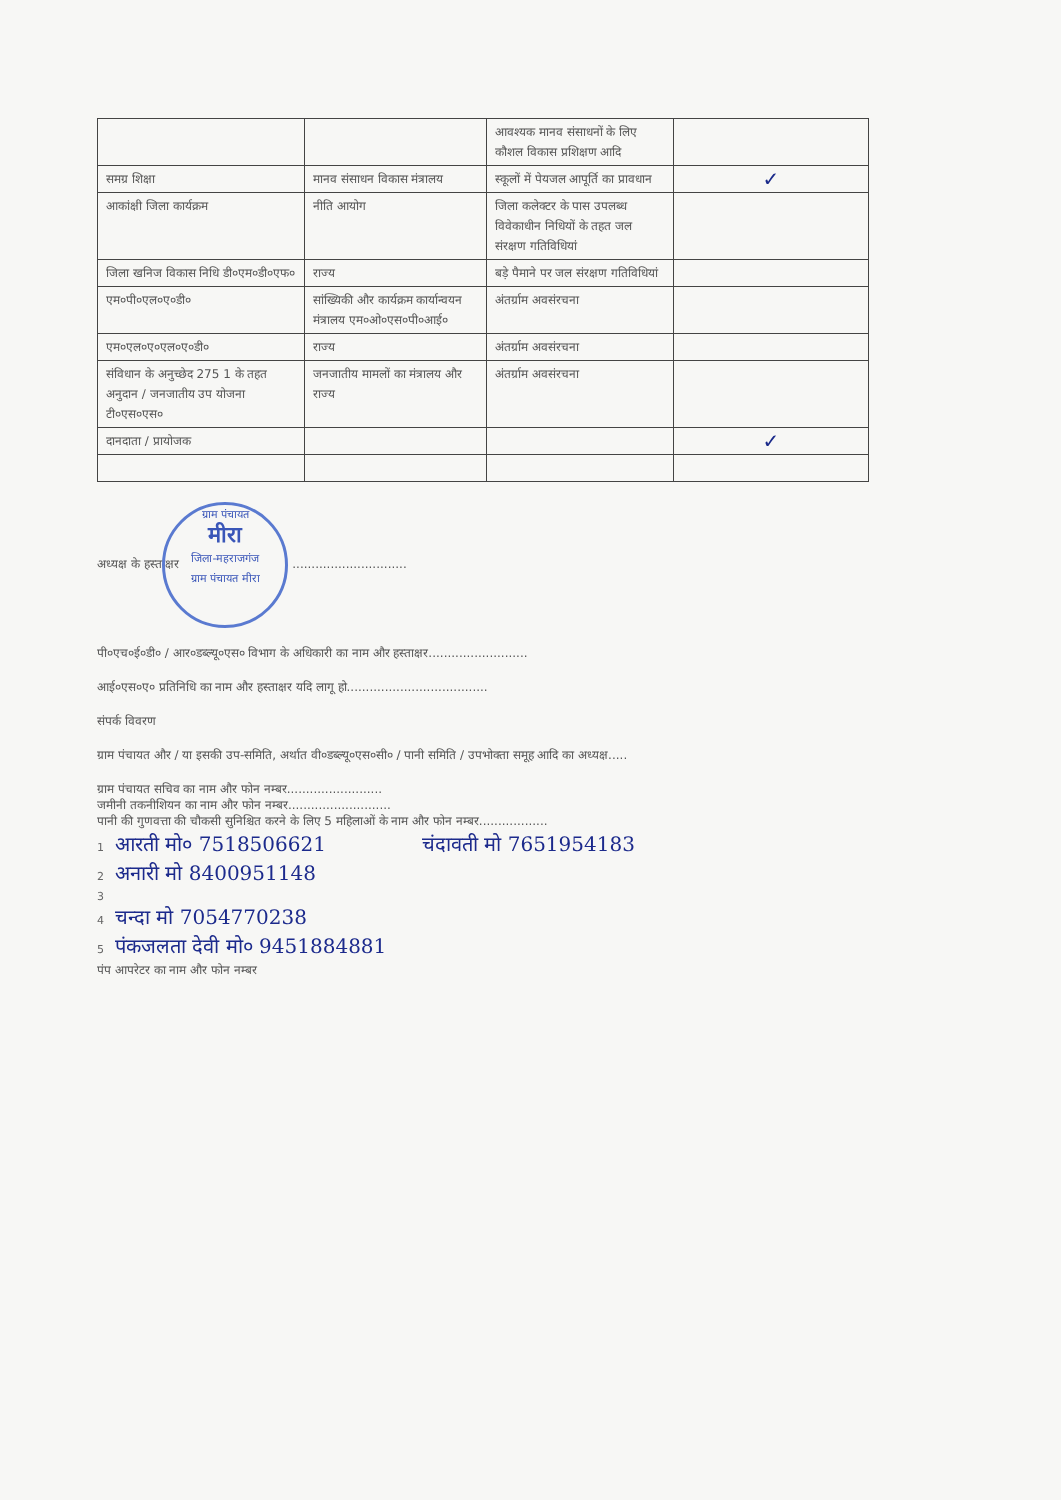| | | आवश्यक मानव संसाधनों के लिए कौशल विकास प्रशिक्षण आदि | |
| समग्र शिक्षा | मानव संसाधन विकास मंत्रालय | स्कूलों में पेयजल आपूर्ति का प्रावधान | ✓ |
| आकांक्षी जिला कार्यक्रम | नीति आयोग | जिला कलेक्टर के पास उपलब्ध विवेकाधीन निधियों के तहत जल संरक्षण गतिविधियां | |
| जिला खनिज विकास निधि डी०एम०डी०एफ० | राज्य | बड़े पैमाने पर जल संरक्षण गतिविधियां | |
| एम०पी०एल०ए०डी० | सांख्यिकी और कार्यक्रम कार्यान्वयन मंत्रालय एम०ओ०एस०पी०आई० | अंतर्ग्राम अवसंरचना | |
| एम०एल०ए०एल०ए०डी० | राज्य | अंतर्ग्राम अवसंरचना | |
| संविधान के अनुच्छेद 275 1 के तहत अनुदान / जनजातीय उप योजना टी०एस०एस० | जनजातीय मामलों का मंत्रालय और राज्य | अंतर्ग्राम अवसंरचना | |
| दानदाता / प्रायोजक | | | ✓ |
अध्यक्ष के हस्ताक्षर ग्राम पंचायत
मीरा
जिला-महराजगंज
ग्राम पंचायत मीरा ..............................
पी०एच०ई०डी० / आर०डब्ल्यू०एस० विभाग के अधिकारी का नाम और हस्ताक्षर..........................
आई०एस०ए० प्रतिनिधि का नाम और हस्ताक्षर यदि लागू हो.....................................
संपर्क विवरण
ग्राम पंचायत और / या इसकी उप-समिति, अर्थात वी०डब्ल्यू०एस०सी० / पानी समिति / उपभोक्ता समूह आदि का अध्यक्ष.....
ग्राम पंचायत सचिव का नाम और फोन नम्बर.........................
जमीनी तकनीशियन का नाम और फोन नम्बर...........................
पानी की गुणवत्ता की चौकसी सुनिश्चित करने के लिए 5 महिलाओं के नाम और फोन नम्बर..................
1 आरती मो० 7518506621 चंदावती मो 7651954183
2 अनारी मो 8400951148
3
4 चन्दा मो 7054770238
5 पंकजलता देवी मो० 9451884881
पंप आपरेटर का नाम और फोन नम्बर